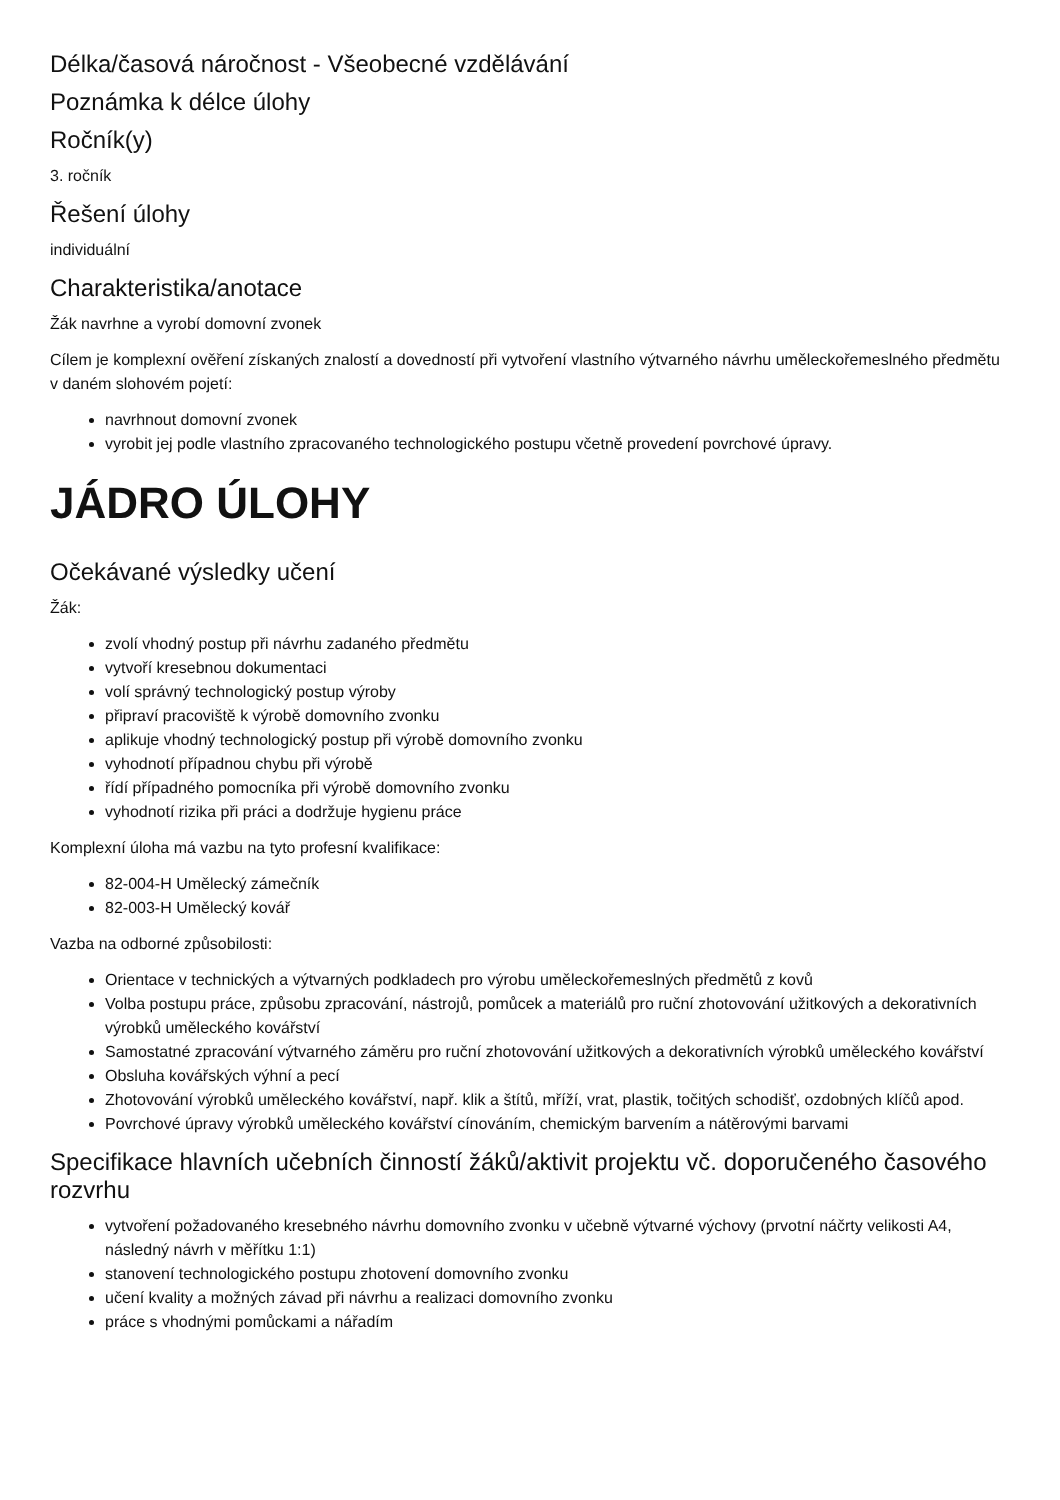Délka/časová náročnost - Všeobecné vzdělávání
Poznámka k délce úlohy
Ročník(y)
3. ročník
Řešení úlohy
individuální
Charakteristika/anotace
Žák navrhne a vyrobí domovní zvonek
Cílem je komplexní ověření získaných znalostí a dovedností při vytvoření vlastního výtvarného návrhu uměleckořemeslného předmětu v daném slohovém pojetí:
navrhnout domovní zvonek
vyrobit jej podle vlastního zpracovaného technologického postupu včetně provedení povrchové úpravy.
JÁDRO ÚLOHY
Očekávané výsledky učení
Žák:
zvolí vhodný postup při návrhu zadaného předmětu
vytvoří kresebnou dokumentaci
volí správný technologický postup výroby
připraví pracoviště k výrobě domovního zvonku
aplikuje vhodný technologický postup při výrobě domovního zvonku
vyhodnotí případnou chybu při výrobě
řídí případného pomocníka při výrobě domovního zvonku
vyhodnotí rizika při práci a dodržuje hygienu práce
Komplexní úloha má vazbu na tyto profesní kvalifikace:
82-004-H Umělecký zámečník
82-003-H Umělecký kovář
Vazba na odborné způsobilosti:
Orientace v technických a výtvarných podkladech pro výrobu uměleckořemeslných předmětů z kovů
Volba postupu práce, způsobu zpracování, nástrojů, pomůcek a materiálů pro ruční zhotovování užitkových a dekorativních výrobků uměleckého kovářství
Samostatné zpracování výtvarného záměru pro ruční zhotovování užitkových a dekorativních výrobků uměleckého kovářství
Obsluha kovářských výhní a pecí
Zhotovování výrobků uměleckého kovářství, např. klik a štítů, mříží, vrat, plastik, točitých schodišť, ozdobných klíčů apod.
Povrchové úpravy výrobků uměleckého kovářství cínováním, chemickým barvením a nátěrovými barvami
Specifikace hlavních učebních činností žáků/aktivit projektu vč. doporučeného časového rozvrhu
vytvoření požadovaného kresebného návrhu domovního zvonku v učebně výtvarné výchovy (prvotní náčrty velikosti A4, následný návrh v měřítku 1:1)
stanovení technologického postupu zhotovení domovního zvonku
učení kvality a možných závad při návrhu a realizaci domovního zvonku
práce s vhodnými pomůckami a nářadím